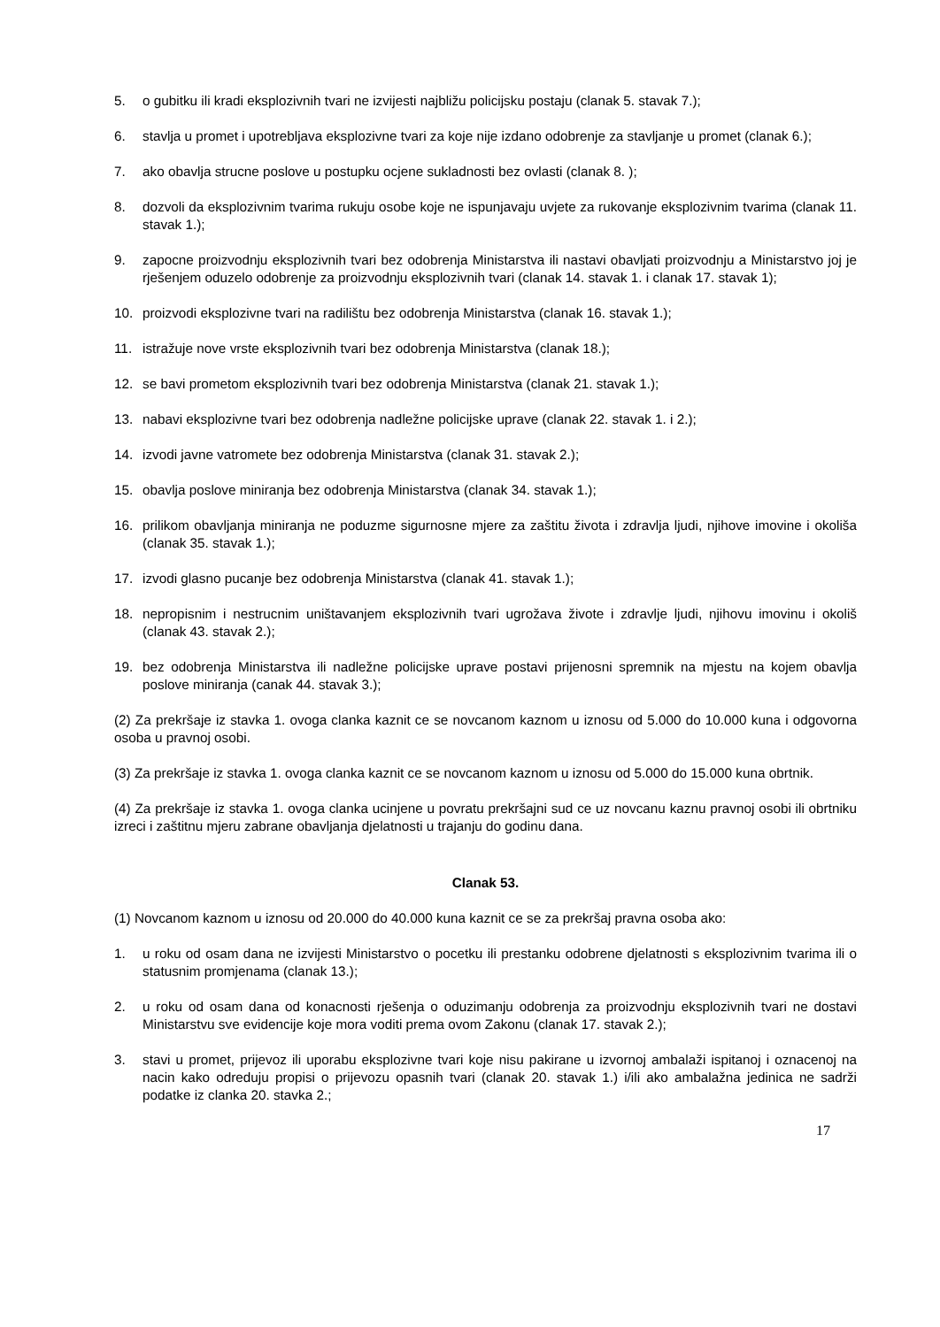5. o gubitku ili kradi eksplozivnih tvari ne izvijesti najbližu policijsku postaju (clanak 5. stavak 7.);
6. stavlja u promet i upotrebljava eksplozivne tvari za koje nije izdano odobrenje za stavljanje u promet (clanak 6.);
7. ako obavlja strucne poslove u postupku ocjene sukladnosti bez ovlasti (clanak 8. );
8. dozvoli da eksplozivnim tvarima rukuju osobe koje ne ispunjavaju uvjete za rukovanje eksplozivnim tvarima (clanak 11. stavak 1.);
9. zapocne proizvodnju eksplozivnih tvari bez odobrenja Ministarstva ili nastavi obavljati proizvodnju a Ministarstvo joj je rješenjem oduzelo odobrenje za proizvodnju eksplozivnih tvari (clanak 14. stavak 1. i clanak 17. stavak 1);
10. proizvodi eksplozivne tvari na radilištu bez odobrenja Ministarstva (clanak 16. stavak 1.);
11. istražuje nove vrste eksplozivnih tvari bez odobrenja Ministarstva (clanak 18.);
12. se bavi prometom eksplozivnih tvari bez odobrenja Ministarstva (clanak 21. stavak 1.);
13. nabavi eksplozivne tvari bez odobrenja nadležne policijske uprave (clanak 22. stavak 1. i 2.);
14. izvodi javne vatromete bez odobrenja Ministarstva (clanak 31. stavak 2.);
15. obavlja poslove miniranja bez odobrenja Ministarstva (clanak 34. stavak 1.);
16. prilikom obavljanja miniranja ne poduzme sigurnosne mjere za zaštitu života i zdravlja ljudi, njihove imovine i okoliša (clanak 35. stavak 1.);
17. izvodi glasno pucanje bez odobrenja Ministarstva (clanak 41. stavak 1.);
18. nepropisnim i nestrucnim uništavanjem eksplozivnih tvari ugrožava živote i zdravlje ljudi, njihovu imovinu i okoliš (clanak 43. stavak 2.);
19. bez odobrenja Ministarstva ili nadležne policijske uprave postavi prijenosni spremnik na mjestu na kojem obavlja poslove miniranja (canak 44. stavak 3.);
(2) Za prekršaje iz stavka 1. ovoga clanka kaznit ce se novcanom kaznom u iznosu od 5.000 do 10.000 kuna i odgovorna osoba u pravnoj osobi.
(3) Za prekršaje iz stavka 1. ovoga clanka kaznit ce se novcanom kaznom u iznosu od 5.000 do 15.000 kuna obrtnik.
(4) Za prekršaje iz stavka 1. ovoga clanka ucinjene u povratu prekršajni sud ce uz novcanu kaznu pravnoj osobi ili obrtniku izreci i zaštitnu mjeru zabrane obavljanja djelatnosti u trajanju do godinu dana.
Clanak 53.
(1) Novcanom kaznom u iznosu od 20.000 do 40.000 kuna kaznit ce se za prekršaj pravna osoba ako:
1. u roku od osam dana ne izvijesti Ministarstvo o pocetku ili prestanku odobrene djelatnosti s eksplozivnim tvarima ili o statusnim promjenama (clanak 13.);
2. u roku od osam dana od konacnosti rješenja o oduzimanju odobrenja za proizvodnju eksplozivnih tvari ne dostavi Ministarstvu sve evidencije koje mora voditi prema ovom Zakonu (clanak 17. stavak 2.);
3. stavi u promet, prijevoz ili uporabu eksplozivne tvari koje nisu pakirane u izvornoj ambalaži ispitanoj i oznacenoj na nacin kako odreduju propisi o prijevozu opasnih tvari (clanak 20. stavak 1.) i/ili ako ambalažna jedinica ne sadrži podatke iz clanka 20. stavka 2.;
17